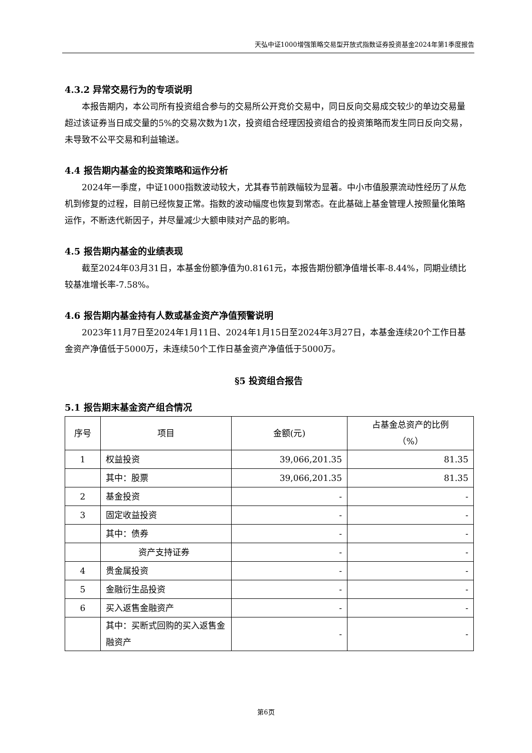天弘中证1000增强策略交易型开放式指数证券投资基金2024年第1季度报告
4.3.2 异常交易行为的专项说明
本报告期内，本公司所有投资组合参与的交易所公开竞价交易中，同日反向交易成交较少的单边交易量超过该证券当日成交量的5%的交易次数为1次，投资组合经理因投资组合的投资策略而发生同日反向交易，未导致不公平交易和利益输送。
4.4 报告期内基金的投资策略和运作分析
2024年一季度，中证1000指数波动较大，尤其春节前跌幅较为显著。中小市值股票流动性经历了从危机到修复的过程，目前已经恢复正常。指数的波动幅度也恢复到常态。在此基础上基金管理人按照量化策略运作，不断迭代新因子，并尽量减少大额申赎对产品的影响。
4.5 报告期内基金的业绩表现
截至2024年03月31日，本基金份额净值为0.8161元，本报告期份额净值增长率-8.44%，同期业绩比较基准增长率-7.58%。
4.6 报告期内基金持有人数或基金资产净值预警说明
2023年11月7日至2024年1月11日、2024年1月15日至2024年3月27日，本基金连续20个工作日基金资产净值低于5000万，未连续50个工作日基金资产净值低于5000万。
§5 投资组合报告
5.1 报告期末基金资产组合情况
| 序号 | 项目 | 金额(元) | 占基金总资产的比例 （%） |
| --- | --- | --- | --- |
| 1 | 权益投资 | 39,066,201.35 | 81.35 |
| | 其中：股票 | 39,066,201.35 | 81.35 |
| 2 | 基金投资 | - | - |
| 3 | 固定收益投资 | - | - |
| | 其中：债券 | - | - |
| | 资产支持证券 | - | - |
| 4 | 贵金属投资 | - | - |
| 5 | 金融衍生品投资 | - | - |
| 6 | 买入返售金融资产 | - | - |
| | 其中：买断式回购的买入返售金融资产 | - | - |
第6页